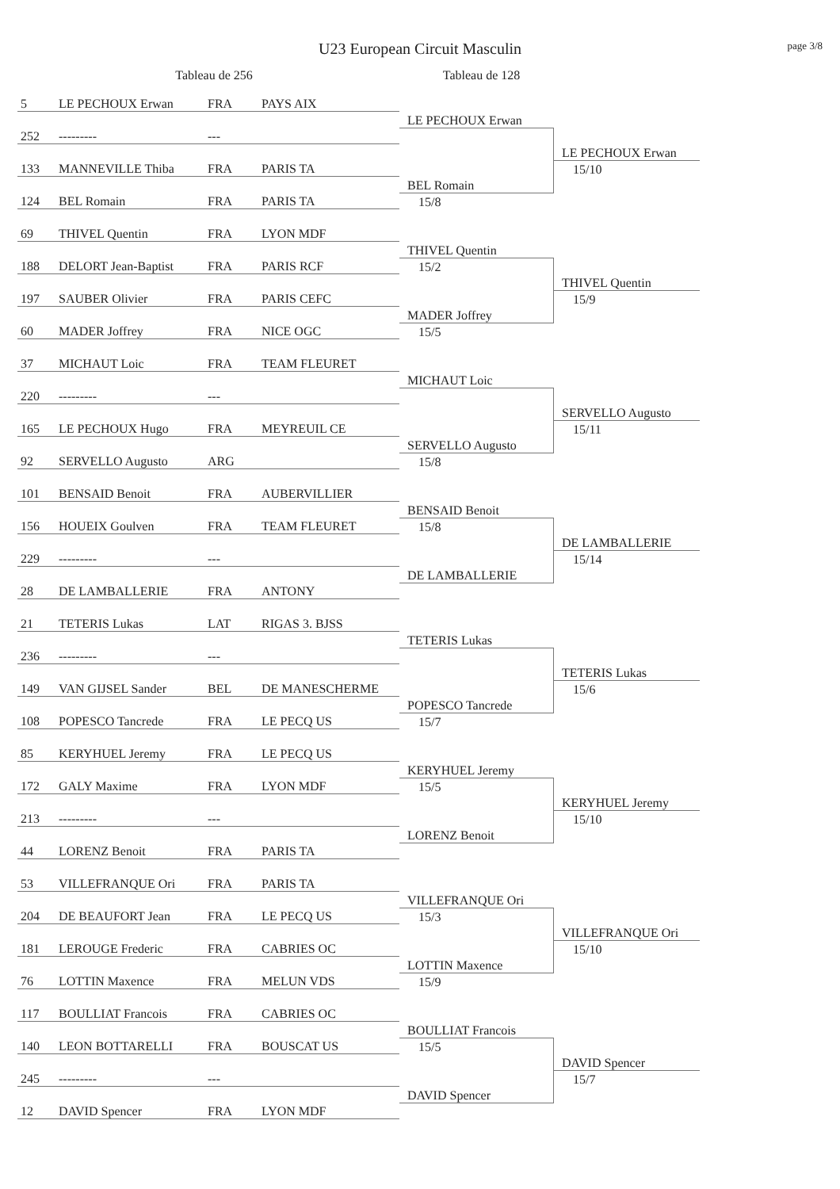page 3/8
U23 European Circuit Masculin
Tableau de 256 Tableau de 128
| 5 | LE PECHOUX Erwan | FRA | PAYS AIX | | |
| | | | | LE PECHOUX Erwan | |
| 252 | --------- | --- | | | |
| | | | | | LE PECHOUX Erwan |
| 133 | MANNEVILLE Thiba | FRA | PARIS TA | | 15/10 |
| | | | | BEL Romain | |
| 124 | BEL Romain | FRA | PARIS TA | 15/8 | |
| 69 | THIVEL Quentin | FRA | LYON MDF | | |
| | | | | THIVEL Quentin | |
| 188 | DELORT Jean-Baptist | FRA | PARIS RCF | 15/2 | |
| | | | | | THIVEL Quentin |
| 197 | SAUBER Olivier | FRA | PARIS CEFC | | 15/9 |
| | | | | MADER Joffrey | |
| 60 | MADER Joffrey | FRA | NICE OGC | 15/5 | |
| 37 | MICHAUT Loic | FRA | TEAM FLEURET | | |
| | | | | MICHAUT Loic | |
| 220 | --------- | --- | | | |
| | | | | | SERVELLO Augusto |
| 165 | LE PECHOUX Hugo | FRA | MEYREUIL CE | | 15/11 |
| | | | | SERVELLO Augusto | |
| 92 | SERVELLO Augusto | ARG | | 15/8 | |
| 101 | BENSAID Benoit | FRA | AUBERVILLIER | | |
| | | | | BENSAID Benoit | |
| 156 | HOUEIX Goulven | FRA | TEAM FLEURET | 15/8 | |
| | | | | | DE LAMBALLERIE |
| 229 | --------- | --- | | | 15/14 |
| | | | | DE LAMBALLERIE | |
| 28 | DE LAMBALLERIE | FRA | ANTONY | | |
| 21 | TETERIS Lukas | LAT | RIGAS 3. BJSS | | |
| | | | | TETERIS Lukas | |
| 236 | --------- | --- | | | |
| | | | | | TETERIS Lukas |
| 149 | VAN GIJSEL Sander | BEL | DE MANESCHERME | | 15/6 |
| | | | | POPESCO Tancrede | |
| 108 | POPESCO Tancrede | FRA | LE PECQ US | 15/7 | |
| 85 | KERYHUEL Jeremy | FRA | LE PECQ US | | |
| | | | | KERYHUEL Jeremy | |
| 172 | GALY Maxime | FRA | LYON MDF | 15/5 | |
| | | | | | KERYHUEL Jeremy |
| 213 | --------- | --- | | | 15/10 |
| | | | | LORENZ Benoit | |
| 44 | LORENZ Benoit | FRA | PARIS TA | | |
| 53 | VILLEFRANQUE Ori | FRA | PARIS TA | | |
| | | | | VILLEFRANQUE Ori | |
| 204 | DE BEAUFORT Jean | FRA | LE PECQ US | 15/3 | |
| | | | | | VILLEFRANQUE Ori |
| 181 | LEROUGE Frederic | FRA | CABRIES OC | | 15/10 |
| | | | | LOTTIN Maxence | |
| 76 | LOTTIN Maxence | FRA | MELUN VDS | 15/9 | |
| 117 | BOULLIAT Francois | FRA | CABRIES OC | | |
| | | | | BOULLIAT Francois | |
| 140 | LEON BOTTARELLI | FRA | BOUSCAT US | 15/5 | |
| | | | | | DAVID Spencer |
| 245 | --------- | --- | | | 15/7 |
| | | | | DAVID Spencer | |
| 12 | DAVID Spencer | FRA | LYON MDF | | |